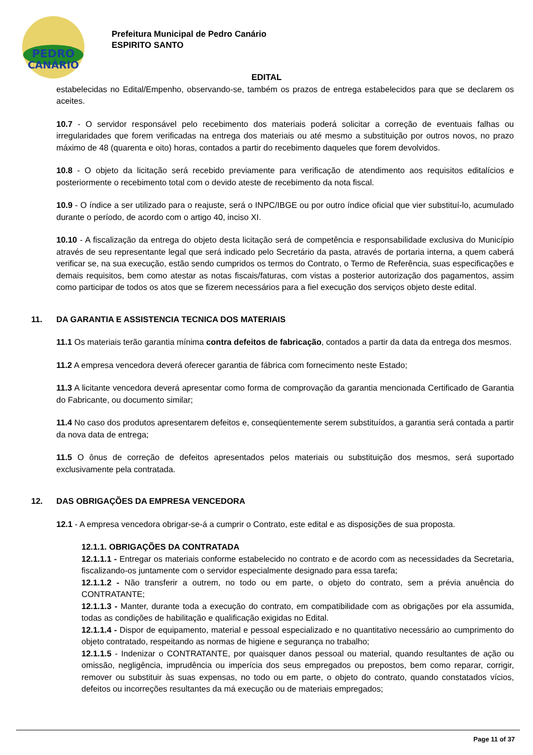PEDRO
CANÁRIO
Prefeitura Municipal de Pedro Canário
ESPIRITO SANTO
EDITAL
estabelecidas no Edital/Empenho, observando-se, também os prazos de entrega estabelecidos para que se declarem os aceites.
10.7 - O servidor responsável pelo recebimento dos materiais poderá solicitar a correção de eventuais falhas ou irregularidades que forem verificadas na entrega dos materiais ou até mesmo a substituição por outros novos, no prazo máximo de 48 (quarenta e oito) horas, contados a partir do recebimento daqueles que forem devolvidos.
10.8 - O objeto da licitação será recebido previamente para verificação de atendimento aos requisitos editalícios e posteriormente o recebimento total com o devido ateste de recebimento da nota fiscal.
10.9 - O índice a ser utilizado para o reajuste, será o INPC/IBGE ou por outro índice oficial que vier substituí-lo, acumulado durante o período, de acordo com o artigo 40, inciso XI.
10.10 - A fiscalização da entrega do objeto desta licitação será de competência e responsabilidade exclusiva do Município através de seu representante legal que será indicado pelo Secretário da pasta, através de portaria interna, a quem caberá verificar se, na sua execução, estão sendo cumpridos os termos do Contrato, o Termo de Referência, suas especificações e demais requisitos, bem como atestar as notas fiscais/faturas, com vistas a posterior autorização dos pagamentos, assim como participar de todos os atos que se fizerem necessários para a fiel execução dos serviços objeto deste edital.
11. DA GARANTIA E ASSISTENCIA TECNICA DOS MATERIAIS
11.1 Os materiais terão garantia mínima contra defeitos de fabricação, contados a partir da data da entrega dos mesmos.
11.2 A empresa vencedora deverá oferecer garantia de fábrica com fornecimento neste Estado;
11.3 A licitante vencedora deverá apresentar como forma de comprovação da garantia mencionada Certificado de Garantia do Fabricante, ou documento similar;
11.4 No caso dos produtos apresentarem defeitos e, conseqüentemente serem substituídos, a garantia será contada a partir da nova data de entrega;
11.5 O ônus de correção de defeitos apresentados pelos materiais ou substituição dos mesmos, será suportado exclusivamente pela contratada.
12. DAS OBRIGAÇÕES DA EMPRESA VENCEDORA
12.1 - A empresa vencedora obrigar-se-á a cumprir o Contrato, este edital e as disposições de sua proposta.
12.1.1. OBRIGAÇÕES DA CONTRATADA
12.1.1.1 - Entregar os materiais conforme estabelecido no contrato e de acordo com as necessidades da Secretaria, fiscalizando-os juntamente com o servidor especialmente designado para essa tarefa;
12.1.1.2 - Não transferir a outrem, no todo ou em parte, o objeto do contrato, sem a prévia anuência do CONTRATANTE;
12.1.1.3 - Manter, durante toda a execução do contrato, em compatibilidade com as obrigações por ela assumida, todas as condições de habilitação e qualificação exigidas no Edital.
12.1.1.4 - Dispor de equipamento, material e pessoal especializado e no quantitativo necessário ao cumprimento do objeto contratado, respeitando as normas de higiene e segurança no trabalho;
12.1.1.5 - Indenizar o CONTRATANTE, por quaisquer danos pessoal ou material, quando resultantes de ação ou omissão, negligência, imprudência ou imperícia dos seus empregados ou prepostos, bem como reparar, corrigir, remover ou substituir às suas expensas, no todo ou em parte, o objeto do contrato, quando constatados vícios, defeitos ou incorreções resultantes da má execução ou de materiais empregados;
Page 11 of 37